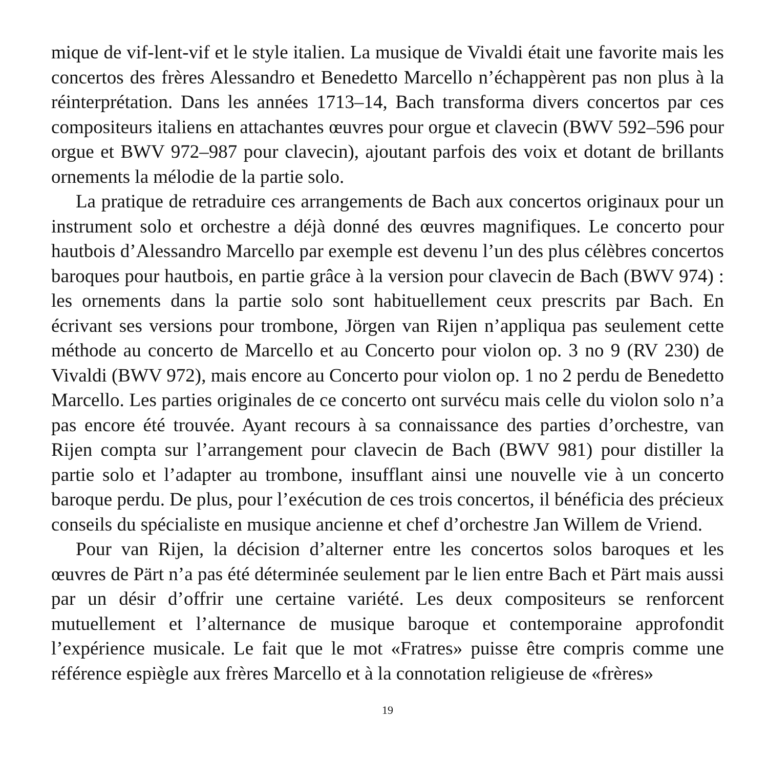mique de vif-lent-vif et le style italien. La musique de Vivaldi était une favorite mais les concertos des frères Alessandro et Benedetto Marcello n’échappèrent pas non plus à la réinterprétation. Dans les années 1713–14, Bach transforma divers concertos par ces compositeurs italiens en attachantes œuvres pour orgue et clavecin (BWV 592–596 pour orgue et BWV 972–987 pour clavecin), ajoutant parfois des voix et dotant de brillants ornements la mélodie de la partie solo.
La pratique de retraduire ces arrangements de Bach aux concertos originaux pour un instrument solo et orchestre a déjà donné des œuvres magnifiques. Le concerto pour hautbois d’Alessandro Marcello par exemple est devenu l’un des plus célèbres concertos baroques pour hautbois, en partie grâce à la version pour clavecin de Bach (BWV 974) : les ornements dans la partie solo sont habituellement ceux prescrits par Bach. En écrivant ses versions pour trombone, Jörgen van Rijen n’appliqua pas seulement cette méthode au concerto de Marcello et au Concerto pour violon op. 3 no 9 (RV 230) de Vivaldi (BWV 972), mais encore au Concerto pour violon op. 1 no 2 perdu de Benedetto Marcello. Les parties originales de ce concerto ont survécu mais celle du violon solo n’a pas encore été trouvée. Ayant recours à sa connaissance des parties d’orchestre, van Rijen compta sur l’arrangement pour clavecin de Bach (BWV 981) pour distiller la partie solo et l’adapter au trombone, insufflant ainsi une nouvelle vie à un concerto baroque perdu. De plus, pour l’exécution de ces trois concertos, il bénéficia des précieux conseils du spécialiste en musique ancienne et chef d’orchestre Jan Willem de Vriend.
Pour van Rijen, la décision d’alterner entre les concertos solos baroques et les œuvres de Pärt n’a pas été déterminée seulement par le lien entre Bach et Pärt mais aussi par un désir d’offrir une certaine variété. Les deux compositeurs se renforcent mutuellement et l’alternance de musique baroque et contemporaine approfondit l’expérience musicale. Le fait que le mot «Fratres» puisse être compris comme une référence espiègle aux frères Marcello et à la connotation religieuse de «frères»
19